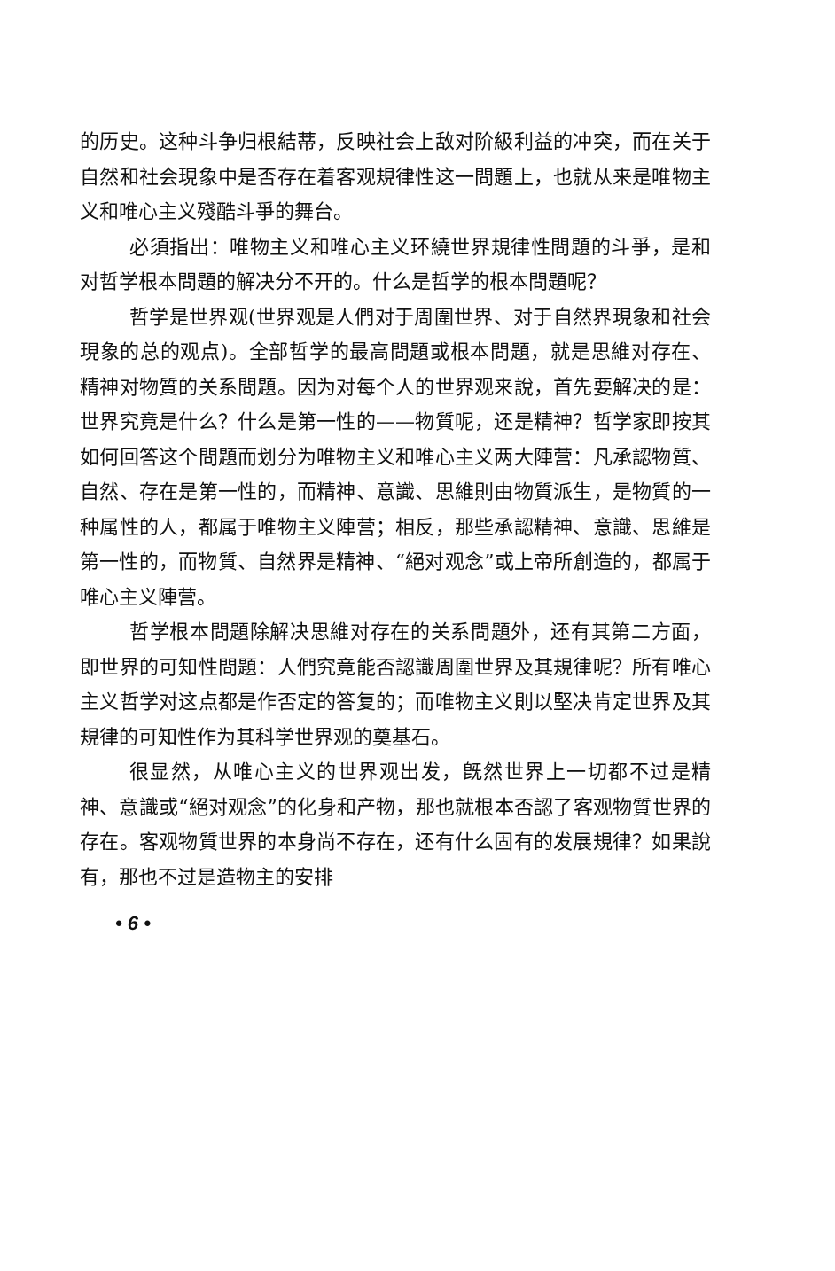的历史。这种斗争归根結蒂，反映社会上敌对阶級利益的冲突，而在关于自然和社会現象中是否存在着客观規律性这一問題上，也就从来是唯物主义和唯心主义殘酷斗爭的舞台。
必須指出：唯物主义和唯心主义环繞世界規律性問題的斗爭，是和对哲学根本問題的解决分不开的。什么是哲学的根本問題呢？
哲学是世界观(世界观是人們对于周圍世界、对于自然界現象和社会現象的总的观点)。全部哲学的最高問題或根本問題，就是思維对存在、精神对物質的关系問題。因为对每个人的世界观来說，首先要解决的是：世界究竟是什么？什么是第一性的——物質呢，还是精神？哲学家即按其如何回答这个問題而划分为唯物主义和唯心主义两大陣营：凡承認物質、自然、存在是第一性的，而精神、意識、思維則由物質派生，是物質的一种属性的人，都属于唯物主义陣营；相反，那些承認精神、意識、思維是第一性的，而物質、自然界是精神、“絕对观念”或上帝所創造的，都属于唯心主义陣营。
哲学根本問題除解决思維对存在的关系問題外，还有其第二方面，即世界的可知性問題：人們究竟能否認識周圍世界及其規律呢？所有唯心主义哲学对这点都是作否定的答复的；而唯物主义則以堅决肯定世界及其規律的可知性作为其科学世界观的奠基石。
很显然，从唯心主义的世界观出发，旣然世界上一切都不过是精神、意識或“絕对观念”的化身和产物，那也就根本否認了客观物質世界的存在。客观物質世界的本身尚不存在，还有什么固有的发展規律？如果說有，那也不过是造物主的安排
• 6 •